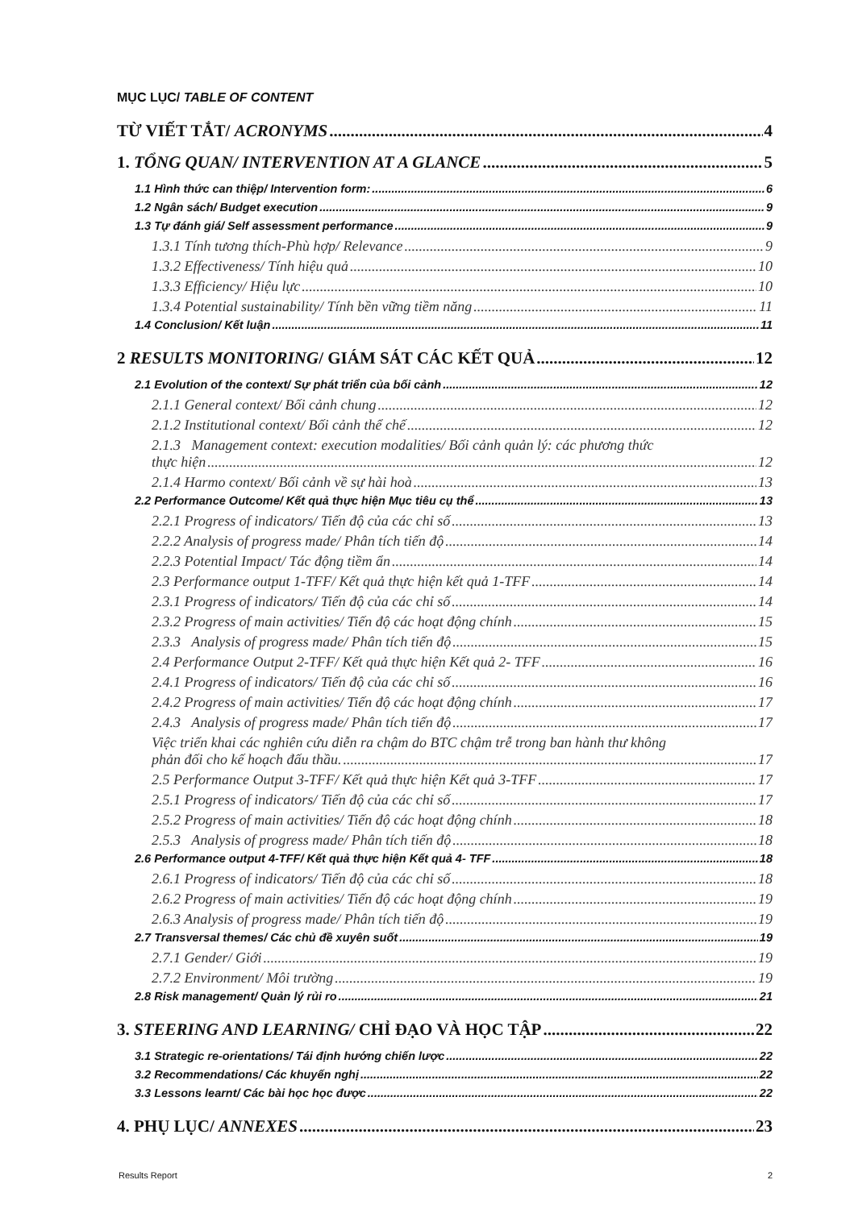MỤC LỤC/ TABLE OF CONTENT
TỪ VIẾT TẮT/ ACRONYMS 4
1. TỔNG QUAN/ INTERVENTION AT A GLANCE 5
1.1 Hình thức can thiệp/ Intervention form: 6
1.2 Ngân sách/ Budget execution 9
1.3 Tự đánh giá/ Self assessment performance 9
1.3.1 Tính tương thích-Phù hợp/ Relevance 9
1.3.2 Effectiveness/ Tính hiệu quả 10
1.3.3 Efficiency/ Hiệu lực 10
1.3.4 Potential sustainability/ Tính bền vững tiềm năng 11
1.4 Conclusion/ Kết luận 11
2 RESULTS MONITORING/ GIÁM SÁT CÁC KẾT QUẢ 12
2.1 Evolution of the context/ Sự phát triển của bối cảnh 12
2.1.1 General context/ Bối cảnh chung 12
2.1.2 Institutional context/ Bối cảnh thể chế 12
2.1.3 Management context: execution modalities/ Bối cảnh quản lý: các phương thức
thực hiện 12
2.1.4 Harmo context/ Bối cảnh về sự hài hoà 13
2.2 Performance Outcome/ Kết quả thực hiện Mục tiêu cụ thể 13
2.2.1 Progress of indicators/ Tiến độ của các chỉ số 13
2.2.2 Analysis of progress made/ Phân tích tiến độ 14
2.2.3 Potential Impact/ Tác động tiềm ẩn 14
2.3 Performance output 1-TFF/ Kết quả thực hiện kết quả 1-TFF 14
2.3.1 Progress of indicators/ Tiến độ của các chỉ số 14
2.3.2 Progress of main activities/ Tiến độ các hoạt động chính 15
2.3.3 Analysis of progress made/ Phân tích tiến độ 15
2.4 Performance Output 2-TFF/ Kết quả thực hiện Kết quả 2- TFF 16
2.4.1 Progress of indicators/ Tiến độ của các chỉ số 16
2.4.2 Progress of main activities/ Tiến độ các hoạt động chính 17
2.4.3 Analysis of progress made/ Phân tích tiến độ 17
Việc triển khai các nghiên cứu diễn ra chậm do BTC chậm trễ trong ban hành thư không
phản đối cho kế hoạch đấu thầu. 17
2.5 Performance Output 3-TFF/ Kết quả thực hiện Kết quả 3-TFF 17
2.5.1 Progress of indicators/ Tiến độ của các chỉ số 17
2.5.2 Progress of main activities/ Tiến độ các hoạt động chính 18
2.5.3 Analysis of progress made/ Phân tích tiến độ 18
2.6 Performance output 4-TFF/ Kết quả thực hiện Kết quả 4- TFF 18
2.6.1 Progress of indicators/ Tiến độ của các chỉ số 18
2.6.2 Progress of main activities/ Tiến độ các hoạt động chính 19
2.6.3 Analysis of progress made/ Phân tích tiến độ 19
2.7 Transversal themes/ Các chủ đề xuyên suốt 19
2.7.1 Gender/ Giới 19
2.7.2 Environment/ Môi trường 19
2.8 Risk management/ Quản lý rủi ro 21
3. STEERING AND LEARNING/ CHỈ ĐẠO VÀ HỌC TẬP 22
3.1 Strategic re-orientations/ Tái định hướng chiến lược 22
3.2 Recommendations/ Các khuyến nghị 22
3.3 Lessons learnt/ Các bài học học được 22
4. PHỤ LỤC/ ANNEXES 23
Results Report 2